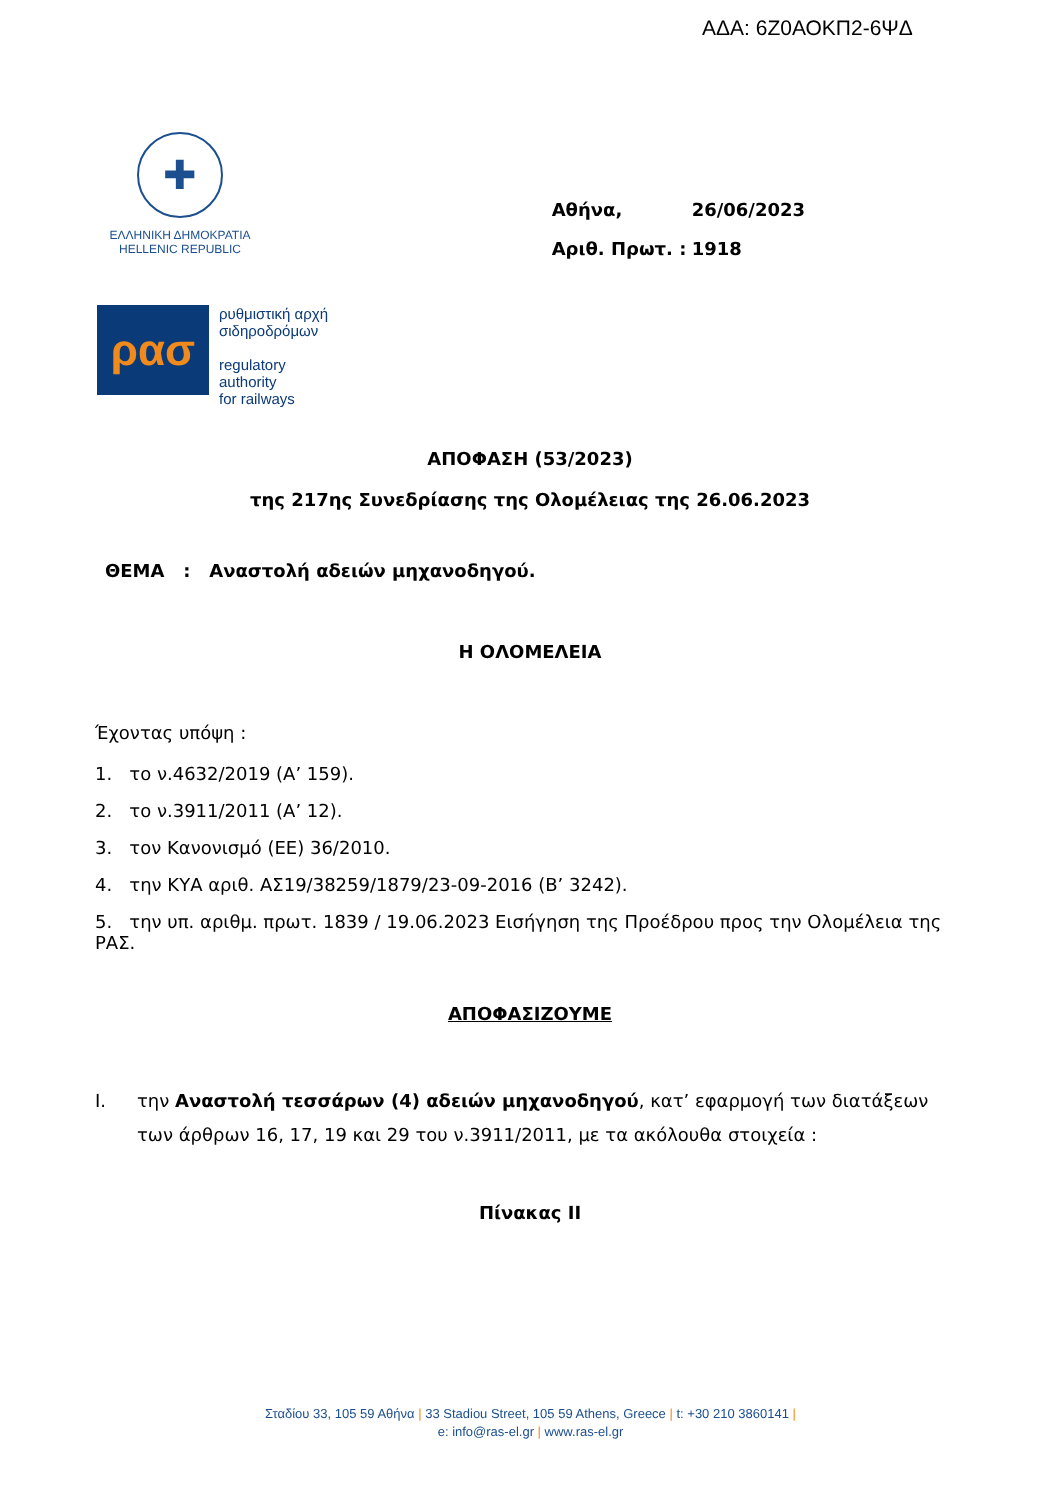ΑΔΑ: 6Ζ0ΑΟΚΠ2-6ΨΔ
✚
ΕΛΛΗΝΙΚΗ ΔΗΜΟΚΡΑΤΙΑ
HELLENIC REPUBLIC
Αθήνα, 26/06/2023
Αριθ. Πρωτ. : 1918
ρασ
ρυθμιστική αρχή
σιδηροδρόμων
regulatory
authority
for railways
ΑΠΟΦΑΣΗ (53/2023)
της 217ης Συνεδρίασης της Ολομέλειας της 26.06.2023
ΘΕΜΑ : Αναστολή αδειών μηχανοδηγού.
Η ΟΛΟΜΕΛΕΙΑ
Έχοντας υπόψη :
1. το ν.4632/2019 (Α’ 159).
2. το ν.3911/2011 (Α’ 12).
3. τον Κανονισμό (ΕΕ) 36/2010.
4. την ΚΥΑ αριθ. ΑΣ19/38259/1879/23-09-2016 (Β’ 3242).
5. την υπ. αριθμ. πρωτ. 1839 / 19.06.2023 Εισήγηση της Προέδρου προς την Ολομέλεια της ΡΑΣ.
ΑΠΟΦΑΣΙΖΟΥΜΕ
I. την Αναστολή τεσσάρων (4) αδειών μηχανοδηγού, κατ’ εφαρμογή των διατάξεων των άρθρων 16, 17, 19 και 29 του ν.3911/2011, με τα ακόλουθα στοιχεία :
Πίνακας ΙΙ
Σταδίου 33, 105 59 Αθήνα | 33 Stadiou Street, 105 59 Athens, Greece | t: +30 210 3860141 |
e: info@ras-el.gr | www.ras-el.gr